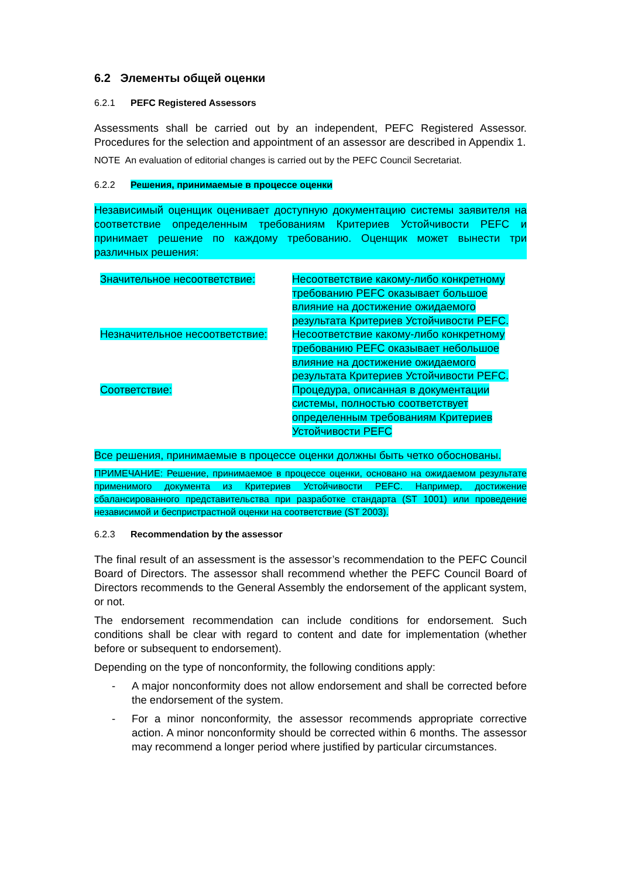6.2 Элементы общей оценки
6.2.1 PEFC Registered Assessors
Assessments shall be carried out by an independent, PEFC Registered Assessor. Procedures for the selection and appointment of an assessor are described in Appendix 1.
NOTE An evaluation of editorial changes is carried out by the PEFC Council Secretariat.
6.2.2 Решения, принимаемые в процессе оценки
Независимый оценщик оценивает доступную документацию системы заявителя на соответствие определенным требованиям Критериев Устойчивости PEFC и принимает решение по каждому требованию. Оценщик может вынести три различных решения:
| Значительное несоответствие: | Несоответствие какому-либо конкретному требованию PEFC оказывает большое влияние на достижение ожидаемого результата Критериев Устойчивости PEFC. |
| Незначительное несоответствие: | Несоответствие какому-либо конкретному требованию PEFC оказывает небольшое влияние на достижение ожидаемого результата Критериев Устойчивости PEFC. |
| Соответствие: | Процедура, описанная в документации системы, полностью соответствует определенным требованиям Критериев Устойчивости PEFC |
Все решения, принимаемые в процессе оценки должны быть четко обоснованы.
ПРИМЕЧАНИЕ: Решение, принимаемое в процессе оценки, основано на ожидаемом результате применимого документа из Критериев Устойчивости PEFC. Например, достижение сбалансированного представительства при разработке стандарта (ST 1001) или проведение независимой и беспристрастной оценки на соответствие (ST 2003).
6.2.3 Recommendation by the assessor
The final result of an assessment is the assessor’s recommendation to the PEFC Council Board of Directors. The assessor shall recommend whether the PEFC Council Board of Directors recommends to the General Assembly the endorsement of the applicant system, or not.
The endorsement recommendation can include conditions for endorsement. Such conditions shall be clear with regard to content and date for implementation (whether before or subsequent to endorsement).
Depending on the type of nonconformity, the following conditions apply:
- A major nonconformity does not allow endorsement and shall be corrected before the endorsement of the system.
- For a minor nonconformity, the assessor recommends appropriate corrective action. A minor nonconformity should be corrected within 6 months. The assessor may recommend a longer period where justified by particular circumstances.